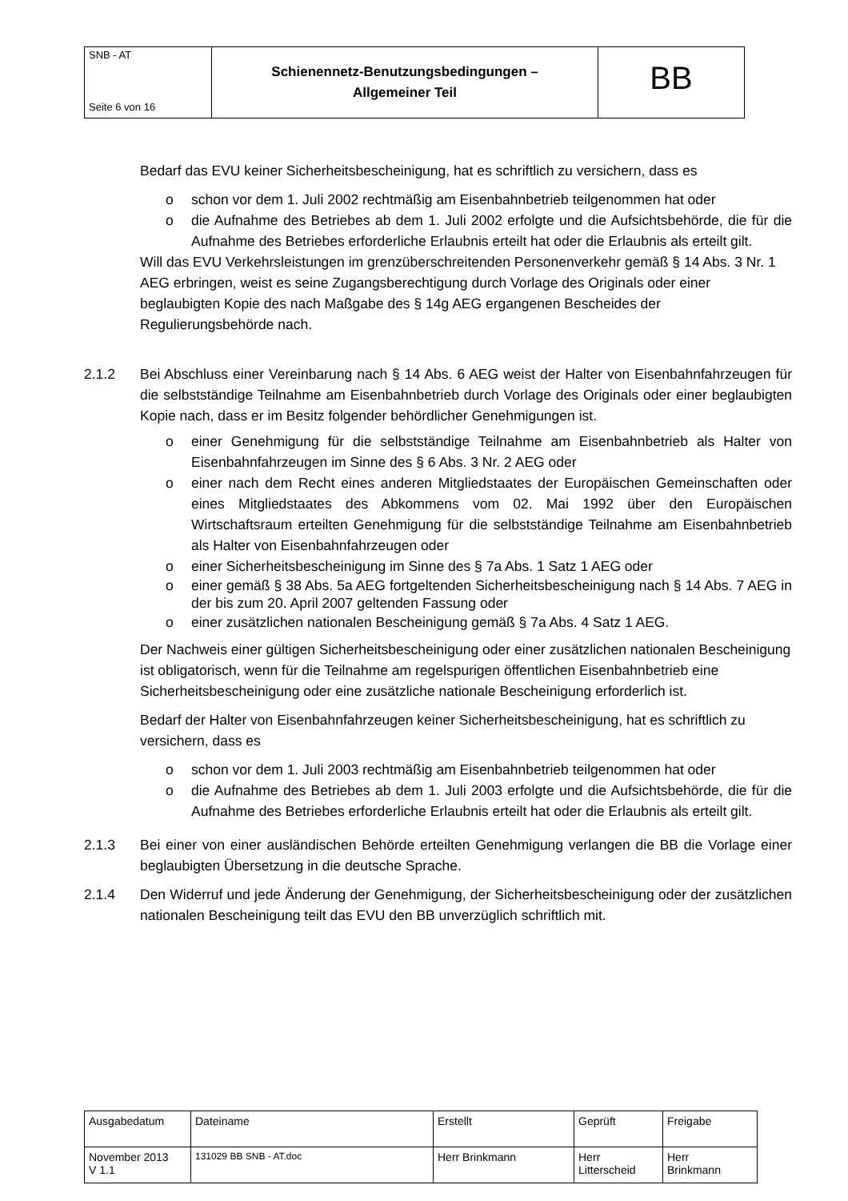| SNB - AT Seite 6 von 16 | Schienennetz-Benutzungsbedingungen – Allgemeiner Teil | BB |
Bedarf das EVU keiner Sicherheitsbescheinigung, hat es schriftlich zu versichern, dass es
o schon vor dem 1. Juli 2002 rechtmäßig am Eisenbahnbetrieb teilgenommen hat oder
o die Aufnahme des Betriebes ab dem 1. Juli 2002 erfolgte und die Aufsichtsbehörde, die für die Aufnahme des Betriebes erforderliche Erlaubnis erteilt hat oder die Erlaubnis als erteilt gilt.
Will das EVU Verkehrsleistungen im grenzüberschreitenden Personenverkehr gemäß § 14 Abs. 3 Nr. 1 AEG erbringen, weist es seine Zugangsberechtigung durch Vorlage des Originals oder einer beglaubigten Kopie des nach Maßgabe des § 14g AEG ergangenen Bescheides der Regulierungsbehörde nach.
2.1.2 Bei Abschluss einer Vereinbarung nach § 14 Abs. 6 AEG weist der Halter von Eisenbahnfahrzeugen für die selbstständige Teilnahme am Eisenbahnbetrieb durch Vorlage des Originals oder einer beglaubigten Kopie nach, dass er im Besitz folgender behördlicher Genehmigungen ist.
o einer Genehmigung für die selbstständige Teilnahme am Eisenbahnbetrieb als Halter von Eisenbahnfahrzeugen im Sinne des § 6 Abs. 3 Nr. 2 AEG oder
o einer nach dem Recht eines anderen Mitgliedstaates der Europäischen Gemeinschaften oder eines Mitgliedstaates des Abkommens vom 02. Mai 1992 über den Europäischen Wirtschaftsraum erteilten Genehmigung für die selbstständige Teilnahme am Eisenbahnbetrieb als Halter von Eisenbahnfahrzeugen oder
o einer Sicherheitsbescheinigung im Sinne des § 7a Abs. 1 Satz 1 AEG oder
o einer gemäß § 38 Abs. 5a AEG fortgeltenden Sicherheitsbescheinigung nach § 14 Abs. 7 AEG in der bis zum 20. April 2007 geltenden Fassung oder
o einer zusätzlichen nationalen Bescheinigung gemäß § 7a Abs. 4 Satz 1 AEG.
Der Nachweis einer gültigen Sicherheitsbescheinigung oder einer zusätzlichen nationalen Bescheinigung ist obligatorisch, wenn für die Teilnahme am regelspurigen öffentlichen Eisenbahnbetrieb eine Sicherheitsbescheinigung oder eine zusätzliche nationale Bescheinigung erforderlich ist.
Bedarf der Halter von Eisenbahnfahrzeugen keiner Sicherheitsbescheinigung, hat es schriftlich zu versichern, dass es
o schon vor dem 1. Juli 2003 rechtmäßig am Eisenbahnbetrieb teilgenommen hat oder
o die Aufnahme des Betriebes ab dem 1. Juli 2003 erfolgte und die Aufsichtsbehörde, die für die Aufnahme des Betriebes erforderliche Erlaubnis erteilt hat oder die Erlaubnis als erteilt gilt.
2.1.3 Bei einer von einer ausländischen Behörde erteilten Genehmigung verlangen die BB die Vorlage einer beglaubigten Übersetzung in die deutsche Sprache.
2.1.4 Den Widerruf und jede Änderung der Genehmigung, der Sicherheitsbescheinigung oder der zusätzlichen nationalen Bescheinigung teilt das EVU den BB unverzüglich schriftlich mit.
| Ausgabedatum | Dateiname | Erstellt | Geprüft | Freigabe |
| November 2013 V 1.1 | 131029 BB SNB - AT.doc | Herr Brinkmann | Herr Litterscheid | Herr Brinkmann |